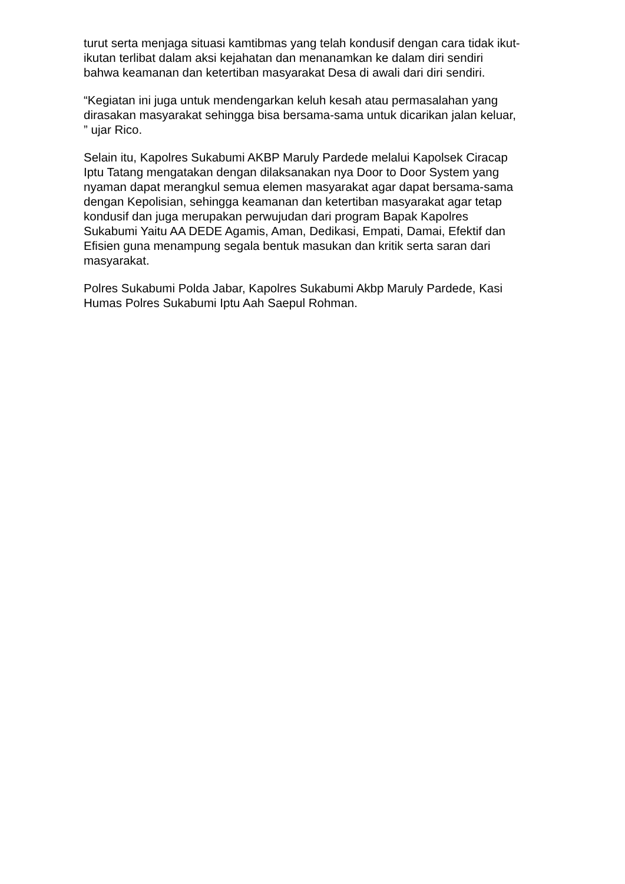turut serta menjaga situasi kamtibmas yang telah kondusif dengan cara tidak ikut-
ikutan terlibat dalam aksi kejahatan dan menanamkan ke dalam diri sendiri
bahwa keamanan dan ketertiban masyarakat Desa di awali dari diri sendiri.
“Kegiatan ini juga untuk mendengarkan keluh kesah atau permasalahan yang
dirasakan masyarakat sehingga bisa bersama-sama untuk dicarikan jalan keluar,
” ujar Rico.
Selain itu, Kapolres Sukabumi AKBP Maruly Pardede melalui Kapolsek Ciracap
Iptu Tatang mengatakan dengan dilaksanakan nya Door to Door System yang
nyaman dapat merangkul semua elemen masyarakat agar dapat bersama-sama
dengan Kepolisian, sehingga keamanan dan ketertiban masyarakat agar tetap
kondusif dan juga merupakan perwujudan dari program Bapak Kapolres
Sukabumi Yaitu AA DEDE Agamis, Aman, Dedikasi, Empati, Damai, Efektif dan
Efisien guna menampung segala bentuk masukan dan kritik serta saran dari
masyarakat.
Polres Sukabumi Polda Jabar, Kapolres Sukabumi Akbp Maruly Pardede, Kasi
Humas Polres Sukabumi Iptu Aah Saepul Rohman.